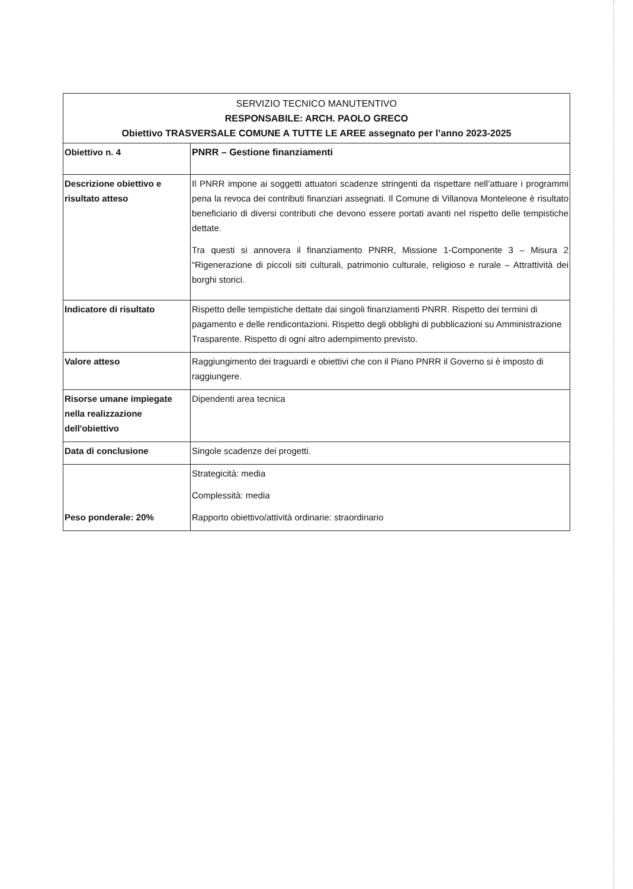| SERVIZIO TECNICO MANUTENTIVO RESPONSABILE: ARCH. PAOLO GRECO Obiettivo TRASVERSALE COMUNE A TUTTE LE AREE assegnato per l’anno 2023-2025 | |
| --- | --- |
| Obiettivo n. 4 | PNRR – Gestione finanziamenti |
| Descrizione obiettivo e risultato atteso | Il PNRR impone ai soggetti attuatori scadenze stringenti da rispettare nell’attuare i programmi pena la revoca dei contributi finanziari assegnati. Il Comune di Villanova Monteleone è risultato beneficiario di diversi contributi che devono essere portati avanti nel rispetto delle tempistiche dettate. Tra questi si annovera il finanziamento PNRR, Missione 1-Componente 3 – Misura 2 “Rigenerazione di piccoli siti culturali, patrimonio culturale, religioso e rurale – Attrattività dei borghi storici. |
| Indicatore di risultato | Rispetto delle tempistiche dettate dai singoli finanziamenti PNRR. Rispetto dei termini di pagamento e delle rendicontazioni. Rispetto degli obblighi di pubblicazioni su Amministrazione Trasparente. Rispetto di ogni altro adempimento previsto. |
| Valore atteso | Raggiungimento dei traguardi e obiettivi che con il Piano PNRR il Governo si è imposto di raggiungere. |
| Risorse umane impiegate nella realizzazione dell'obiettivo | Dipendenti area tecnica |
| Data di conclusione | Singole scadenze dei progetti. |
| Peso ponderale: 20% | Strategicità: media Complessità: media Rapporto obiettivo/attività ordinarie: straordinario |